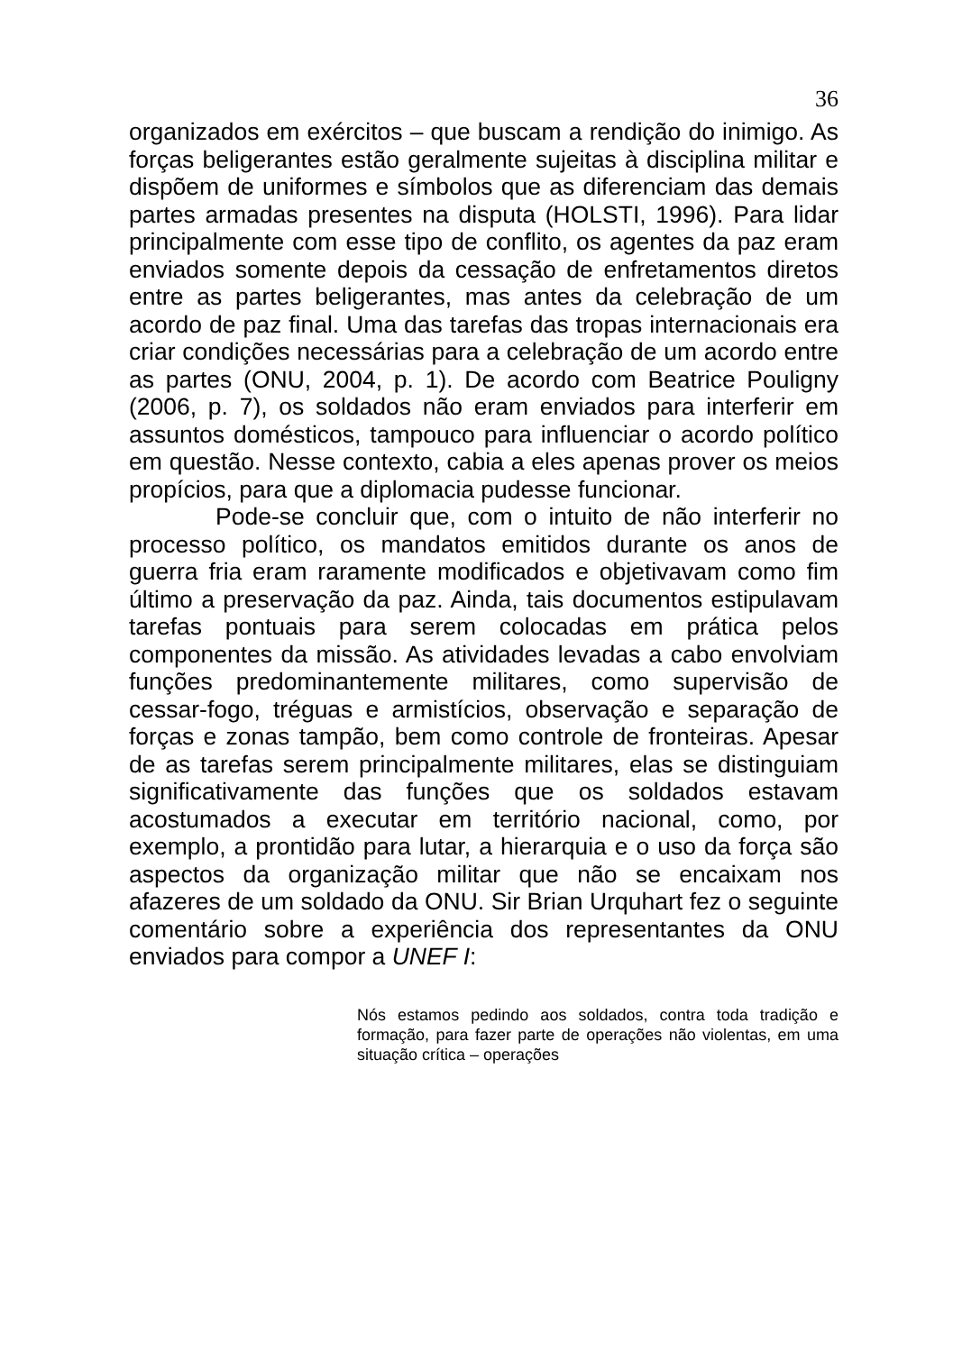36
organizados em exércitos – que buscam a rendição do inimigo. As forças beligerantes estão geralmente sujeitas à disciplina militar e dispõem de uniformes e símbolos que as diferenciam das demais partes armadas presentes na disputa (HOLSTI, 1996). Para lidar principalmente com esse tipo de conflito, os agentes da paz eram enviados somente depois da cessação de enfretamentos diretos entre as partes beligerantes, mas antes da celebração de um acordo de paz final. Uma das tarefas das tropas internacionais era criar condições necessárias para a celebração de um acordo entre as partes (ONU, 2004, p. 1). De acordo com Beatrice Pouligny (2006, p. 7), os soldados não eram enviados para interferir em assuntos domésticos, tampouco para influenciar o acordo político em questão. Nesse contexto, cabia a eles apenas prover os meios propícios, para que a diplomacia pudesse funcionar.
Pode-se concluir que, com o intuito de não interferir no processo político, os mandatos emitidos durante os anos de guerra fria eram raramente modificados e objetivavam como fim último a preservação da paz. Ainda, tais documentos estipulavam tarefas pontuais para serem colocadas em prática pelos componentes da missão. As atividades levadas a cabo envolviam funções predominantemente militares, como supervisão de cessar-fogo, tréguas e armistícios, observação e separação de forças e zonas tampão, bem como controle de fronteiras. Apesar de as tarefas serem principalmente militares, elas se distinguiam significativamente das funções que os soldados estavam acostumados a executar em território nacional, como, por exemplo, a prontidão para lutar, a hierarquia e o uso da força são aspectos da organização militar que não se encaixam nos afazeres de um soldado da ONU. Sir Brian Urquhart fez o seguinte comentário sobre a experiência dos representantes da ONU enviados para compor a UNEF I:
Nós estamos pedindo aos soldados, contra toda tradição e formação, para fazer parte de operações não violentas, em uma situação crítica – operações